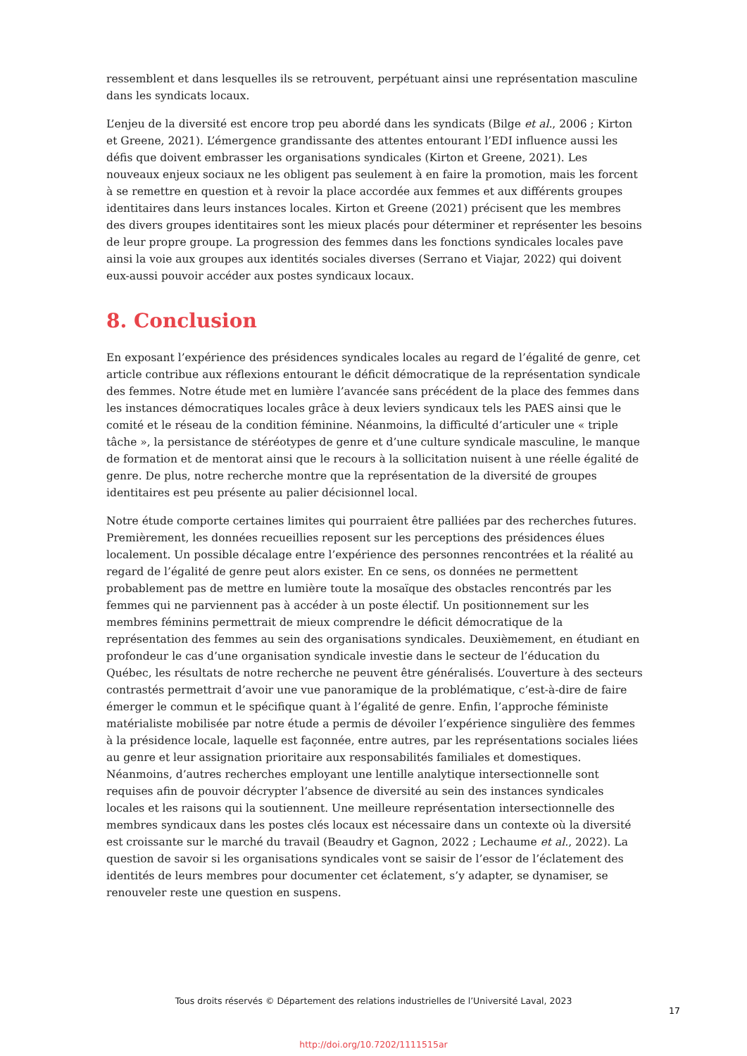ressemblent et dans lesquelles ils se retrouvent, perpétuant ainsi une représentation masculine dans les syndicats locaux.
L’enjeu de la diversité est encore trop peu abordé dans les syndicats (Bilge et al., 2006 ; Kirton et Greene, 2021). L’émergence grandissante des attentes entourant l’EDI influence aussi les défis que doivent embrasser les organisations syndicales (Kirton et Greene, 2021). Les nouveaux enjeux sociaux ne les obligent pas seulement à en faire la promotion, mais les forcent à se remettre en question et à revoir la place accordée aux femmes et aux différents groupes identitaires dans leurs instances locales. Kirton et Greene (2021) précisent que les membres des divers groupes identitaires sont les mieux placés pour déterminer et représenter les besoins de leur propre groupe. La progression des femmes dans les fonctions syndicales locales pave ainsi la voie aux groupes aux identités sociales diverses (Serrano et Viajar, 2022) qui doivent eux-aussi pouvoir accéder aux postes syndicaux locaux.
8. Conclusion
En exposant l’expérience des présidences syndicales locales au regard de l’égalité de genre, cet article contribue aux réflexions entourant le déficit démocratique de la représentation syndicale des femmes. Notre étude met en lumière l’avancée sans précédent de la place des femmes dans les instances démocratiques locales grâce à deux leviers syndicaux tels les PAES ainsi que le comité et le réseau de la condition féminine. Néanmoins, la difficulté d’articuler une « triple tâche », la persistance de stéréotypes de genre et d’une culture syndicale masculine, le manque de formation et de mentorat ainsi que le recours à la sollicitation nuisent à une réelle égalité de genre. De plus, notre recherche montre que la représentation de la diversité de groupes identitaires est peu présente au palier décisionnel local.
Notre étude comporte certaines limites qui pourraient être palliées par des recherches futures. Premièrement, les données recueillies reposent sur les perceptions des présidences élues localement. Un possible décalage entre l’expérience des personnes rencontrées et la réalité au regard de l’égalité de genre peut alors exister. En ce sens, os données ne permettent probablement pas de mettre en lumière toute la mosaïque des obstacles rencontrés par les femmes qui ne parviennent pas à accéder à un poste électif. Un positionnement sur les membres féminins permettrait de mieux comprendre le déficit démocratique de la représentation des femmes au sein des organisations syndicales. Deuxièmement, en étudiant en profondeur le cas d’une organisation syndicale investie dans le secteur de l’éducation du Québec, les résultats de notre recherche ne peuvent être généralisés. L’ouverture à des secteurs contrastés permettrait d’avoir une vue panoramique de la problématique, c’est-à-dire de faire émerger le commun et le spécifique quant à l’égalité de genre. Enfin, l’approche féministe matérialiste mobilisée par notre étude a permis de dévoiler l’expérience singulière des femmes à la présidence locale, laquelle est façonnée, entre autres, par les représentations sociales liées au genre et leur assignation prioritaire aux responsabilités familiales et domestiques. Néanmoins, d’autres recherches employant une lentille analytique intersectionnelle sont requises afin de pouvoir décrypter l’absence de diversité au sein des instances syndicales locales et les raisons qui la soutiennent. Une meilleure représentation intersectionnelle des membres syndicaux dans les postes clés locaux est nécessaire dans un contexte où la diversité est croissante sur le marché du travail (Beaudry et Gagnon, 2022 ; Lechaume et al., 2022). La question de savoir si les organisations syndicales vont se saisir de l’essor de l’éclatement des identités de leurs membres pour documenter cet éclatement, s’y adapter, se dynamiser, se renouveler reste une question en suspens.
Tous droits réservés © Département des relations industrielles de l’Université Laval, 2023
17
http://doi.org/10.7202/1111515ar